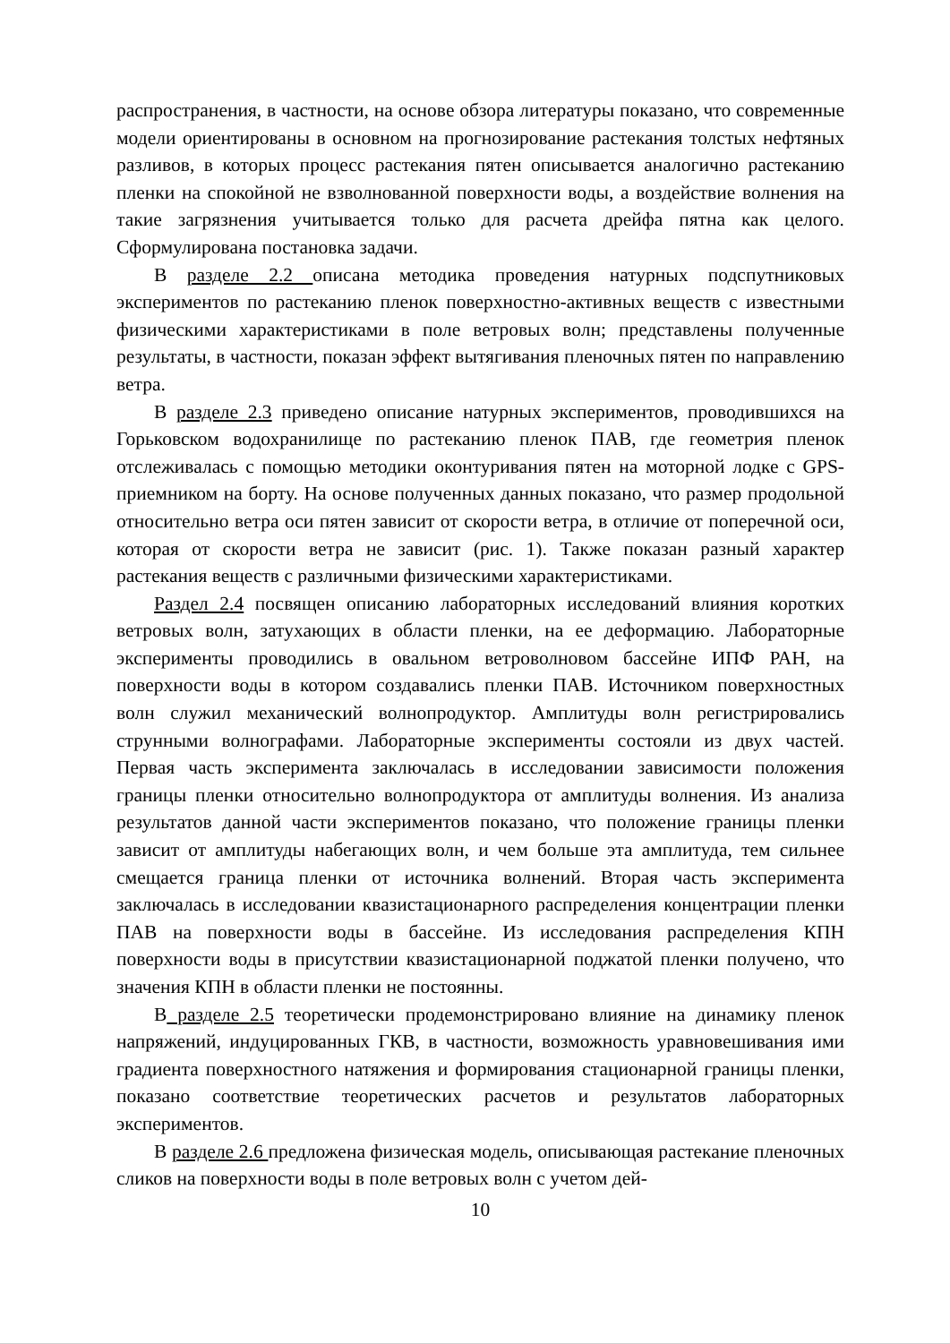распространения, в частности, на основе обзора литературы показано, что современные модели ориентированы в основном на прогнозирование растекания толстых нефтяных разливов, в которых процесс растекания пятен описывается аналогично растеканию пленки на спокойной не взволнованной поверхности воды, а воздействие волнения на такие загрязнения учитывается только для расчета дрейфа пятна как целого. Сформулирована постановка задачи.
В разделе 2.2 описана методика проведения натурных подспутниковых экспериментов по растеканию пленок поверхностно-активных веществ с известными физическими характеристиками в поле ветровых волн; представлены полученные результаты, в частности, показан эффект вытягивания пленочных пятен по направлению ветра.
В разделе 2.3 приведено описание натурных экспериментов, проводившихся на Горьковском водохранилище по растеканию пленок ПАВ, где геометрия пленок отслеживалась с помощью методики оконтуривания пятен на моторной лодке с GPS-приемником на борту. На основе полученных данных показано, что размер продольной относительно ветра оси пятен зависит от скорости ветра, в отличие от поперечной оси, которая от скорости ветра не зависит (рис. 1). Также показан разный характер растекания веществ с различными физическими характеристиками.
Раздел 2.4 посвящен описанию лабораторных исследований влияния коротких ветровых волн, затухающих в области пленки, на ее деформацию. Лабораторные эксперименты проводились в овальном ветроволновом бассейне ИПФ РАН, на поверхности воды в котором создавались пленки ПАВ. Источником поверхностных волн служил механический волнопродуктор. Амплитуды волн регистрировались струнными волнографами. Лабораторные эксперименты состояли из двух частей. Первая часть эксперимента заключалась в исследовании зависимости положения границы пленки относительно волнопродуктора от амплитуды волнения. Из анализа результатов данной части экспериментов показано, что положение границы пленки зависит от амплитуды набегающих волн, и чем больше эта амплитуда, тем сильнее смещается граница пленки от источника волнений. Вторая часть эксперимента заключалась в исследовании квазистационарного распределения концентрации пленки ПАВ на поверхности воды в бассейне. Из исследования распределения КПН поверхности воды в присутствии квазистационарной поджатой пленки получено, что значения КПН в области пленки не постоянны.
В разделе 2.5 теоретически продемонстрировано влияние на динамику пленок напряжений, индуцированных ГКВ, в частности, возможность уравновешивания ими градиента поверхностного натяжения и формирования стационарной границы пленки, показано соответствие теоретических расчетов и результатов лабораторных экспериментов.
В разделе 2.6 предложена физическая модель, описывающая растекание пленочных сликов на поверхности воды в поле ветровых волн с учетом дей-
10